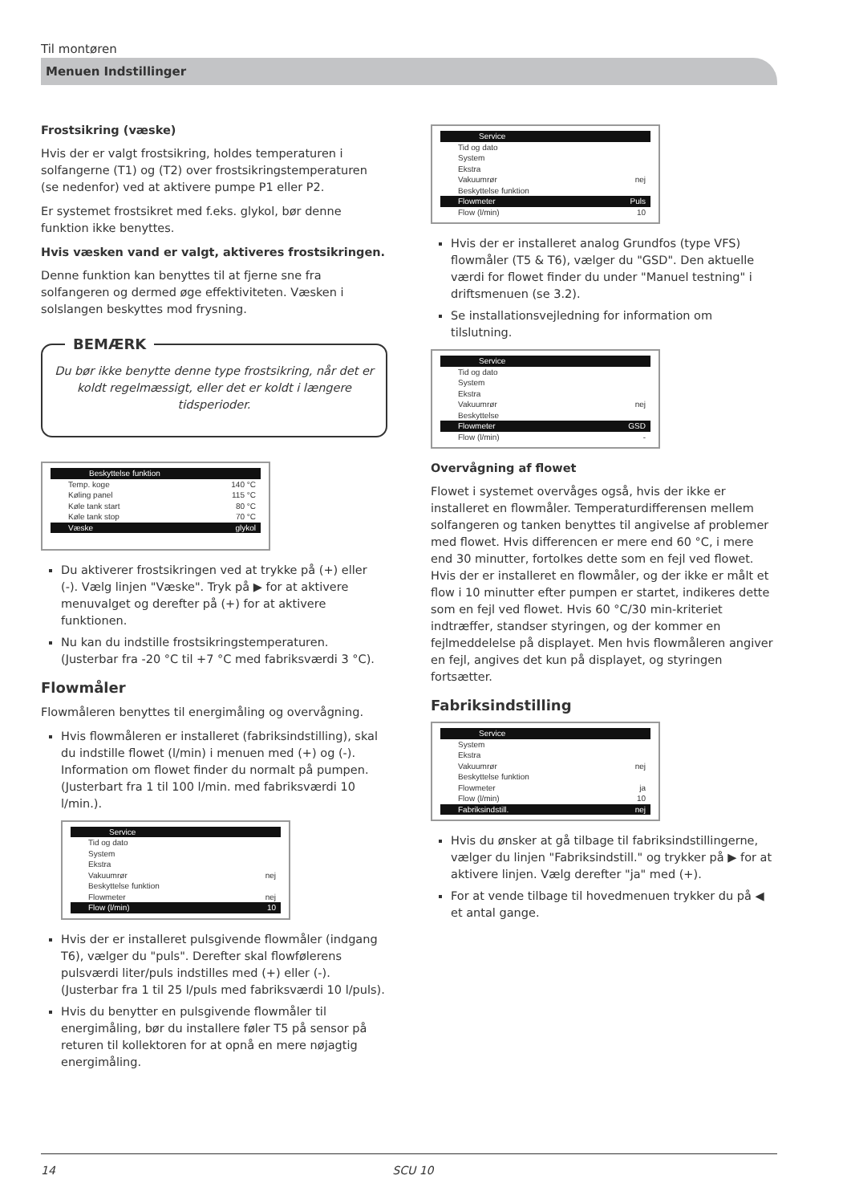Til montøren
Menuen Indstillinger
Frostsikring (væske)
Hvis der er valgt frostsikring, holdes temperaturen i solfangerne (T1) og (T2) over frostsikringstemperaturen (se nedenfor) ved at aktivere pumpe P1 eller P2.
Er systemet frostsikret med f.eks. glykol, bør denne funktion ikke benyttes.
Hvis væsken vand er valgt, aktiveres frostsikringen.
Denne funktion kan benyttes til at fjerne sne fra solfangeren og dermed øge effektiviteten. Væsken i solslangen beskyttes mod frysning.
BEMÆRK
Du bør ikke benytte denne type frostsikring, når det er koldt regelmæssigt, eller det er koldt i længere tidsperioder.
Beskyttelse funktion
Temp. koge 140 °C
Køling panel 115 °C
Køle tank start 80 °C
Køle tank stop 70 °C
Væske glykol
Du aktiverer frostsikringen ved at trykke på (+) eller (-). Vælg linjen "Væske". Tryk på ▶ for at aktivere menuvalget og derefter på (+) for at aktivere funktionen.
Nu kan du indstille frostsikringstemperaturen.
(Justerbar fra -20 °C til +7 °C med fabriksværdi 3 °C).
Flowmåler
Flowmåleren benyttes til energimåling og overvågning.
Hvis flowmåleren er installeret (fabriksindstilling), skal du indstille flowet (l/min) i menuen med (+) og (-). Information om flowet finder du normalt på pumpen. (Justerbart fra 1 til 100 l/min. med fabriksværdi 10 l/min.).
Service
Tid og dato
System
Ekstra
Vakuumrør nej
Beskyttelse funktion
Flowmeter nej
Flow (l/min) 10
Hvis der er installeret pulsgivende flowmåler (indgang T6), vælger du "puls". Derefter skal flowfølerens pulsværdi liter/puls indstilles med (+) eller (-). (Justerbar fra 1 til 25 l/puls med fabriksværdi 10 l/puls).
Hvis du benytter en pulsgivende flowmåler til energimåling, bør du installere føler T5 på sensor på returen til kollektoren for at opnå en mere nøjagtig energimåling.
Service
Tid og dato
System
Ekstra
Vakuumrør nej
Beskyttelse funktion
Flowmeter Puls
Flow (l/min) 10
Hvis der er installeret analog Grundfos (type VFS) flowmåler (T5 & T6), vælger du "GSD". Den aktuelle værdi for flowet finder du under "Manuel testning" i driftsmenuen (se 3.2).
Se installationsvejledning for information om tilslutning.
Service
Tid og dato
System
Ekstra
Vakuumrør nej
Beskyttelse
Flowmeter GSD
Flow (l/min) -
Overvågning af flowet
Flowet i systemet overvåges også, hvis der ikke er installeret en flowmåler. Temperaturdifferensen mellem solfangeren og tanken benyttes til angivelse af problemer med flowet. Hvis differencen er mere end 60 °C, i mere end 30 minutter, fortolkes dette som en fejl ved flowet. Hvis der er installeret en flowmåler, og der ikke er målt et flow i 10 minutter efter pumpen er startet, indikeres dette som en fejl ved flowet. Hvis 60 °C/30 min-kriteriet indtræffer, standser styringen, og der kommer en fejlmeddelelse på displayet. Men hvis flowmåleren angiver en fejl, angives det kun på displayet, og styringen fortsætter.
Fabriksindstilling
Service
System
Ekstra
Vakuumrør nej
Beskyttelse funktion
Flowmeter ja
Flow (l/min) 10
Fabriksindstill. nej
Hvis du ønsker at gå tilbage til fabriksindstillingerne, vælger du linjen "Fabriksindstill." og trykker på ▶ for at aktivere linjen. Vælg derefter "ja" med (+).
For at vende tilbage til hovedmenuen trykker du på ◀ et antal gange.
14 SCU 10